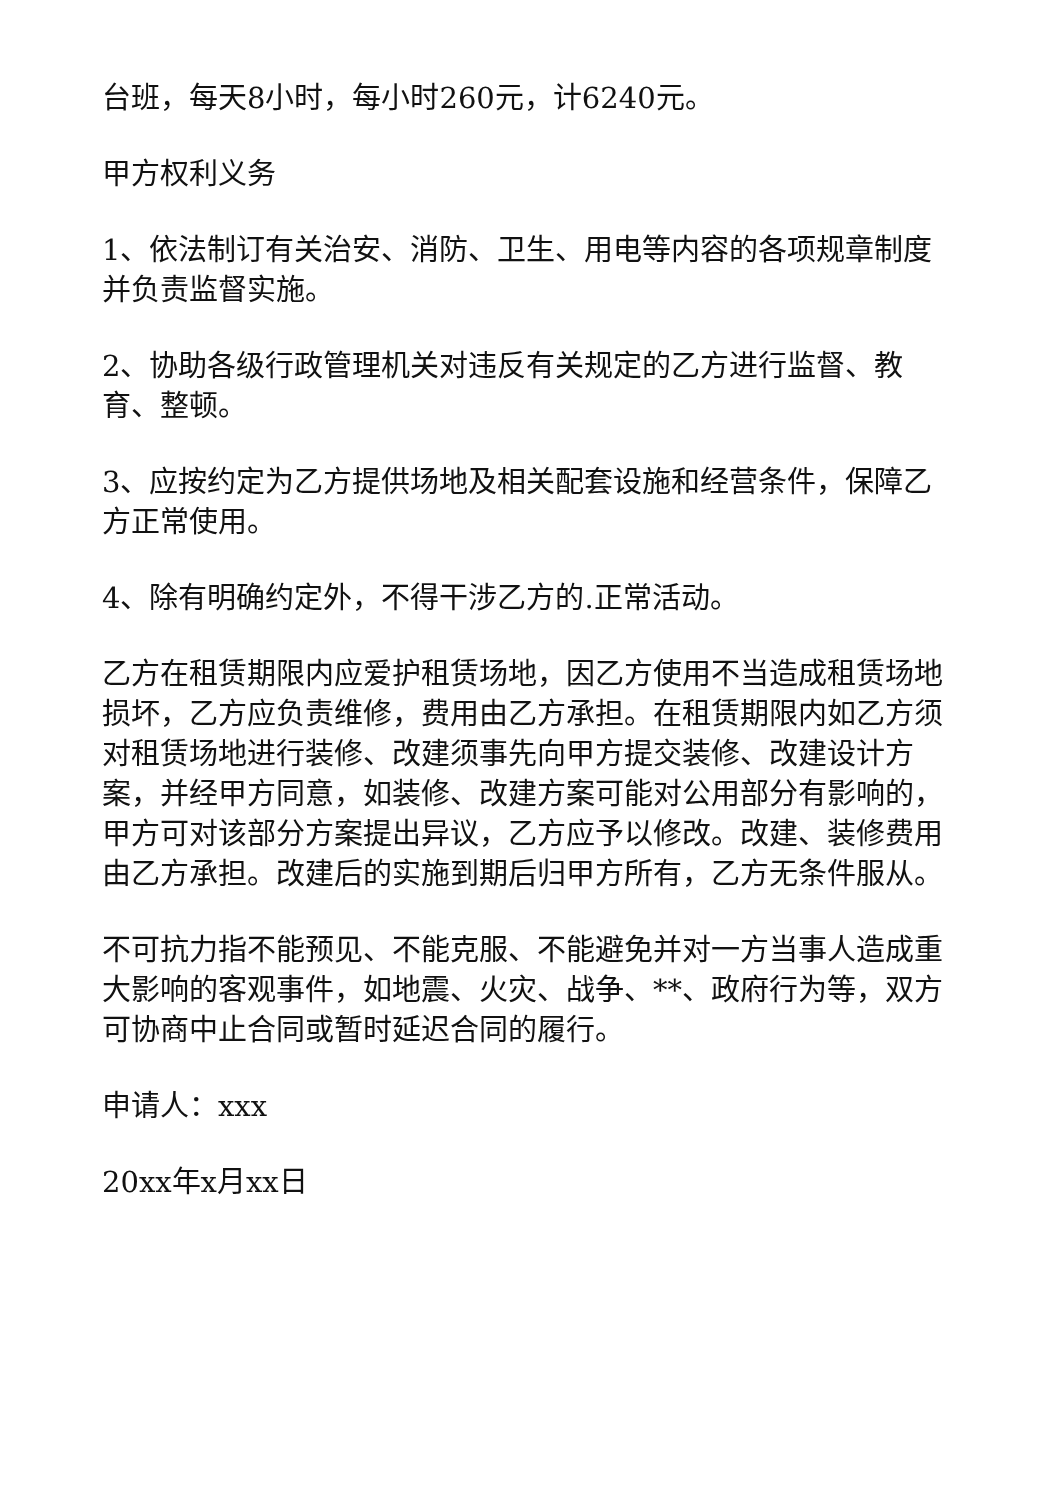台班，每天8小时，每小时260元，计6240元。
甲方权利义务
1、依法制订有关治安、消防、卫生、用电等内容的各项规章制度并负责监督实施。
2、协助各级行政管理机关对违反有关规定的乙方进行监督、教育、整顿。
3、应按约定为乙方提供场地及相关配套设施和经营条件，保障乙方正常使用。
4、除有明确约定外，不得干涉乙方的.正常活动。
乙方在租赁期限内应爱护租赁场地，因乙方使用不当造成租赁场地损坏，乙方应负责维修，费用由乙方承担。在租赁期限内如乙方须对租赁场地进行装修、改建须事先向甲方提交装修、改建设计方案，并经甲方同意，如装修、改建方案可能对公用部分有影响的，甲方可对该部分方案提出异议，乙方应予以修改。改建、装修费用由乙方承担。改建后的实施到期后归甲方所有，乙方无条件服从。
不可抗力指不能预见、不能克服、不能避免并对一方当事人造成重大影响的客观事件，如地震、火灾、战争、**、政府行为等，双方可协商中止合同或暂时延迟合同的履行。
申请人：xxx
20xx年x月xx日